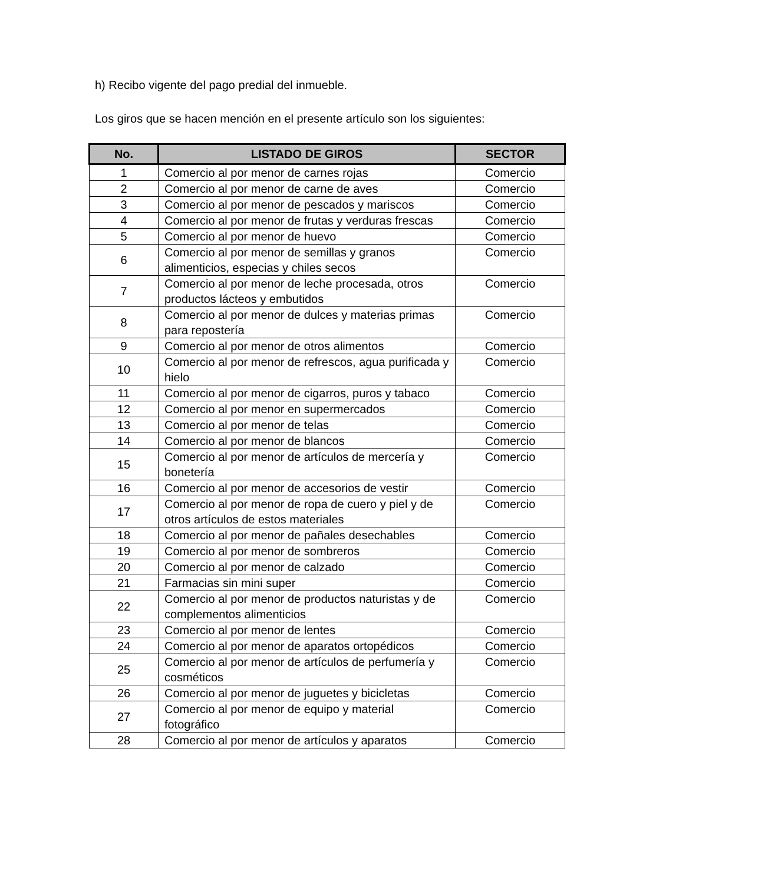h) Recibo vigente del pago predial del inmueble.
Los giros que se hacen mención en el presente artículo son los siguientes:
| No. | LISTADO DE GIROS | SECTOR |
| --- | --- | --- |
| 1 | Comercio al por menor de carnes rojas | Comercio |
| 2 | Comercio al por menor de carne de aves | Comercio |
| 3 | Comercio al por menor de pescados y mariscos | Comercio |
| 4 | Comercio al por menor de frutas y verduras frescas | Comercio |
| 5 | Comercio al por menor de huevo | Comercio |
| 6 | Comercio al por menor de semillas y granos alimenticios, especias y chiles secos | Comercio |
| 7 | Comercio al por menor de leche procesada, otros productos lácteos y embutidos | Comercio |
| 8 | Comercio al por menor de dulces y materias primas para repostería | Comercio |
| 9 | Comercio al por menor de otros alimentos | Comercio |
| 10 | Comercio al por menor de refrescos, agua purificada y hielo | Comercio |
| 11 | Comercio al por menor de cigarros, puros y tabaco | Comercio |
| 12 | Comercio al por menor en supermercados | Comercio |
| 13 | Comercio al por menor de telas | Comercio |
| 14 | Comercio al por menor de blancos | Comercio |
| 15 | Comercio al por menor de artículos de mercería y bonetería | Comercio |
| 16 | Comercio al por menor de accesorios de vestir | Comercio |
| 17 | Comercio al por menor de ropa de cuero y piel y de otros artículos de estos materiales | Comercio |
| 18 | Comercio al por menor de pañales desechables | Comercio |
| 19 | Comercio al por menor de sombreros | Comercio |
| 20 | Comercio al por menor de calzado | Comercio |
| 21 | Farmacias sin mini super | Comercio |
| 22 | Comercio al por menor de productos naturistas y de complementos alimenticios | Comercio |
| 23 | Comercio al por menor de lentes | Comercio |
| 24 | Comercio al por menor de aparatos ortopédicos | Comercio |
| 25 | Comercio al por menor de artículos de perfumería y cosméticos | Comercio |
| 26 | Comercio al por menor de juguetes y bicicletas | Comercio |
| 27 | Comercio al por menor de equipo y material fotográfico | Comercio |
| 28 | Comercio al por menor de artículos y aparatos | Comercio |